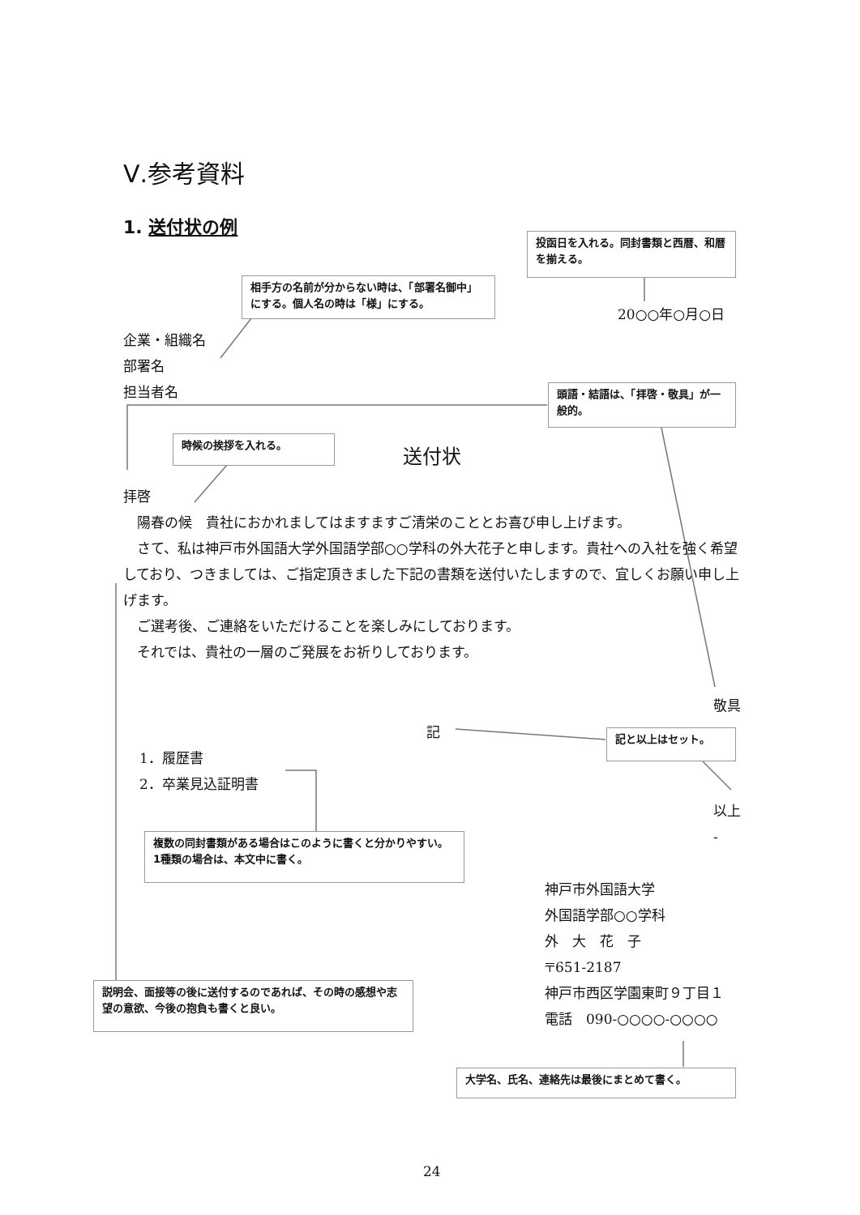Ⅴ.参考資料
1. 送付状の例
投函日を入れる。同封書類と西暦、和暦を揃える。
相手方の名前が分からない時は、「部署名御中」にする。個人名の時は「様」にする。
20○○年○月○日
企業・組織名
部署名
担当者名
頭語・結語は、「拝啓・敬具」が一般的。
時候の挨拶を入れる。
送付状
拝啓
　陽春の候　貴社におかれましてはますますご清栄のこととお喜び申し上げます。
　さて、私は神戸市外国語大学外国語学部○○学科の外大花子と申します。貴社への入社を強く希望しており、つきましては、ご指定頂きました下記の書類を送付いたしますので、宜しくお願い申し上げます。
　ご選考後、ご連絡をいただけることを楽しみにしております。
　それでは、貴社の一層のご発展をお祈りしております。
敬具
記 記と以上はセット。
1．履歴書
2．卒業見込証明書
以上
-
複数の同封書類がある場合はこのように書くと分かりやすい。1種類の場合は、本文中に書く。
神戸市外国語大学
外国語学部○○学科
外　大　花　子
〒651-2187
神戸市西区学園東町９丁目１
電話　090-○○○○-○○○○
説明会、面接等の後に送付するのであれば、その時の感想や志望の意欲、今後の抱負も書くと良い。
大学名、氏名、連絡先は最後にまとめて書く。
24